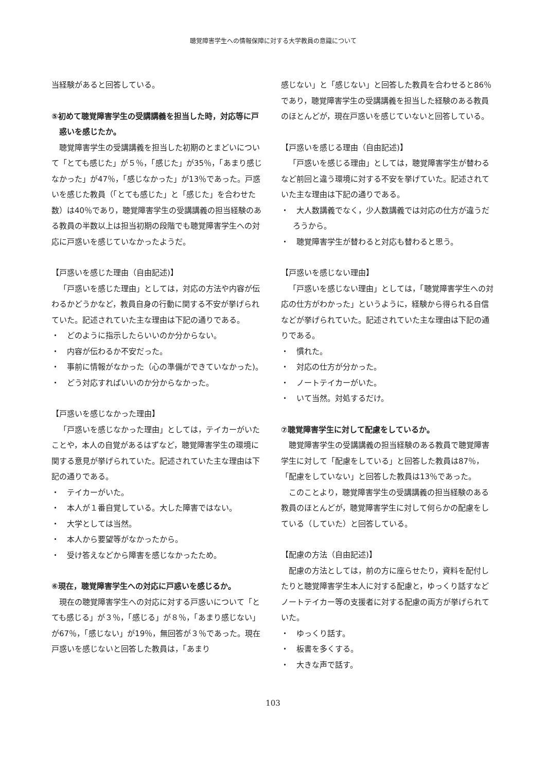聴覚障害学生への情報保障に対する大学教員の意識について
当経験があると回答している。
⑤初めて聴覚障害学生の受講講義を担当した時，対応等に戸惑いを感じたか。
聴覚障害学生の受講講義を担当した初期のとまどいについて「とても感じた」が５％，「感じた」が35％，「あまり感じなかった」が47％，「感じなかった」が13％であった。戸惑いを感じた教員（「とても感じた」と「感じた」を合わせた数）は40％であり，聴覚障害学生の受講講義の担当経験のある教員の半数以上は担当初期の段階でも聴覚障害学生への対応に戸惑いを感じていなかったようだ。
【戸惑いを感じた理由（自由記述)】
「戸惑いを感じた理由」としては，対応の方法や内容が伝わるかどうかなど，教員自身の行動に関する不安が挙げられていた。記述されていた主な理由は下記の通りである。
・　どのように指示したらいいのか分からない。
・　内容が伝わるか不安だった。
・　事前に情報がなかった（心の準備ができていなかった)。
・　どう対応すればいいのか分からなかった。
【戸惑いを感じなかった理由】
「戸惑いを感じなかった理由」としては，テイカーがいたことや，本人の自覚があるはずなど，聴覚障害学生の環境に関する意見が挙げられていた。記述されていた主な理由は下記の通りである。
・　テイカーがいた。
・　本人が１番自覚している。大した障害ではない。
・　大学としては当然。
・　本人から要望等がなかったから。
・　受け答えなどから障害を感じなかったため。
⑥現在，聴覚障害学生への対応に戸惑いを感じるか。
現在の聴覚障害学生への対応に対する戸惑いについて「とても感じる」が３％，「感じる」が８％，「あまり感じない」が67％，「感じない」が19％，無回答が３％であった。現在戸惑いを感じないと回答した教員は，「あまり
感じない」と「感じない」と回答した教員を合わせると86％であり，聴覚障害学生の受講講義を担当した経験のある教員のほとんどが，現在戸惑いを感じていないと回答している。
【戸惑いを感じる理由（自由記述)】
「戸惑いを感じる理由」としては，聴覚障害学生が替わるなど前回と違う環境に対する不安を挙げていた。記述されていた主な理由は下記の通りである。
・　大人数講義でなく，少人数講義では対応の仕方が違うだろうから。
・　聴覚障害学生が替わると対応も替わると思う。
【戸惑いを感じない理由】
「戸惑いを感じない理由」としては，「聴覚障害学生への対応の仕方がわかった」というように，経験から得られる自信などが挙げられていた。記述されていた主な理由は下記の通りである。
・　慣れた。
・　対応の仕方が分かった。
・　ノートテイカーがいた。
・　いて当然。対処するだけ。
⑦聴覚障害学生に対して配慮をしているか。
聴覚障害学生の受講講義の担当経験のある教員で聴覚障害学生に対して「配慮をしている」と回答した教員は87％，「配慮をしていない」と回答した教員は13％であった。
このことより，聴覚障害学生の受講講義の担当経験のある教員のほとんどが，聴覚障害学生に対して何らかの配慮をしている（していた）と回答している。
【配慮の方法（自由記述)】
配慮の方法としては，前の方に座らせたり，資料を配付したりと聴覚障害学生本人に対する配慮と，ゆっくり話すなどノートテイカー等の支援者に対する配慮の両方が挙げられていた。
・　ゆっくり話す。
・　板書を多くする。
・　大きな声で話す。
103